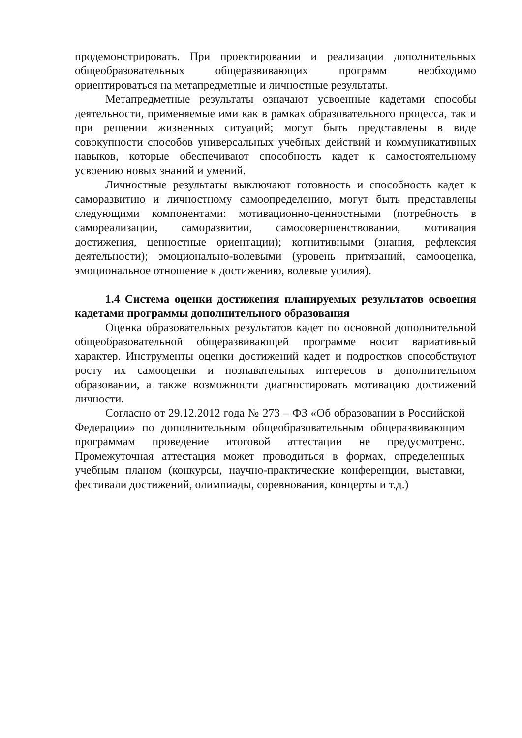продемонстрировать. При проектировании и реализации дополнительных общеобразовательных общеразвивающих программ необходимо ориентироваться на метапредметные и личностные результаты.
Метапредметные результаты означают усвоенные кадетами способы деятельности, применяемые ими как в рамках образовательного процесса, так и при решении жизненных ситуаций; могут быть представлены в виде совокупности способов универсальных учебных действий и коммуникативных навыков, которые обеспечивают способность кадет к самостоятельному усвоению новых знаний и умений.
Личностные результаты выключают готовность и способность кадет к саморазвитию и личностному самоопределению, могут быть представлены следующими компонентами: мотивационно-ценностными (потребность в самореализации, саморазвитии, самосовершенствовании, мотивация достижения, ценностные ориентации); когнитивными (знания, рефлексия деятельности); эмоционально-волевыми (уровень притязаний, самооценка, эмоциональное отношение к достижению, волевые усилия).
1.4 Система оценки достижения планируемых результатов освоения кадетами программы дополнительного образования
Оценка образовательных результатов кадет по основной дополнительной общеобразовательной общеразвивающей программе носит вариативный характер. Инструменты оценки достижений кадет и подростков способствуют росту их самооценки и познавательных интересов в дополнительном образовании, а также возможности диагностировать мотивацию достижений личности.
Согласно от 29.12.2012 года № 273 – ФЗ «Об образовании в Российской Федерации» по дополнительным общеобразовательным общеразвивающим программам проведение итоговой аттестации не предусмотрено. Промежуточная аттестация может проводиться в формах, определенных учебным планом (конкурсы, научно-практические конференции, выставки, фестивали достижений, олимпиады, соревнования, концерты и т.д.)